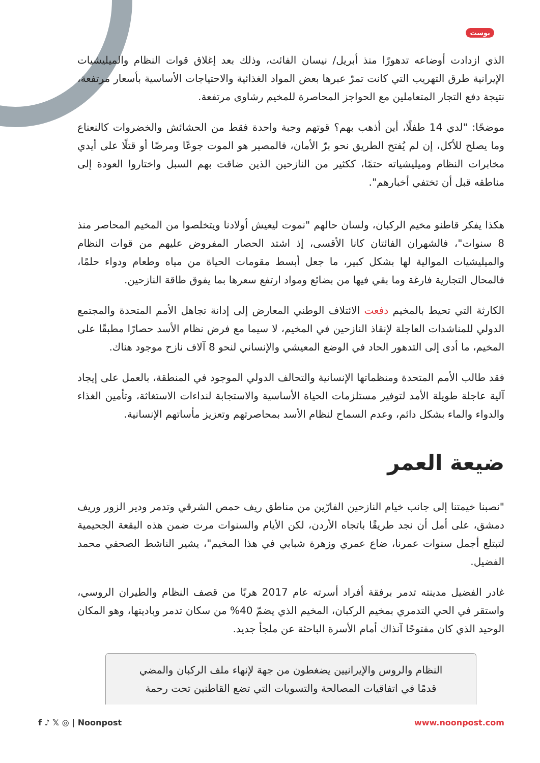بوست
الذي ازدادت أوضاعه تدهورًا منذ أبريل/ نيسان الفائت، وذلك بعد إغلاق قوات النظام والميليشيات الإيرانية طرق التهريب التي كانت تمرّ عبرها بعض المواد الغذائية والاحتياجات الأساسية بأسعار مرتفعة، نتيجة دفع التجار المتعاملين مع الحواجز المحاصرة للمخيم رشاوى مرتفعة.
موضحًا: "لدي 14 طفلًا، أين أذهب بهم؟ قوتهم وجبة واحدة فقط من الحشائش والخضروات كالنعناع وما يصلح للأكل، إن لم يُفتح الطريق نحو برّ الأمان، فالمصير هو الموت جوعًا ومرضًا أو قتلًا على أيدي مخابرات النظام وميليشياته حتمًا، ككثير من النازحين الذين ضاقت بهم السبل واختاروا العودة إلى مناطقه قبل أن تختفي أخبارهم".
هكذا يفكر قاطنو مخيم الركبان، ولسان حالهم "نموت ليعيش أولادنا ويتخلصوا من المخيم المحاصر منذ 8 سنوات"، فالشهران الفائتان كانا الأقسى، إذ اشتد الحصار المفروض عليهم من قوات النظام والميليشيات الموالية لها بشكل كبير، ما جعل أبسط مقومات الحياة من مياه وطعام ودواء حلمًا، فالمحال التجارية فارغة وما بقي فيها من بضائع ومواد ارتفع سعرها بما يفوق طاقة النازحين.
الكارثة التي تحيط بالمخيم دفعت الائتلاف الوطني المعارض إلى إدانة تجاهل الأمم المتحدة والمجتمع الدولي للمناشدات العاجلة لإنقاذ النازحين في المخيم، لا سيما مع فرض نظام الأسد حصارًا مطبقًا على المخيم، ما أدى إلى التدهور الحاد في الوضع المعيشي والإنساني لنحو 8 آلاف نازح موجود هناك.
فقد طالب الأمم المتحدة ومنظماتها الإنسانية والتحالف الدولي الموجود في المنطقة، بالعمل على إيجاد آلية عاجلة طويلة الأمد لتوفير مستلزمات الحياة الأساسية والاستجابة لنداءات الاستغاثة، وتأمين الغذاء والدواء والماء بشكل دائم، وعدم السماح لنظام الأسد بمحاصرتهم وتعزيز مأساتهم الإنسانية.
ضيعة العمر
"نصبنا خيمتنا إلى جانب خيام النازحين الفارّين من مناطق ريف حمص الشرقي وتدمر ودير الزور وريف دمشق، على أمل أن نجد طريقًا باتجاه الأردن، لكن الأيام والسنوات مرت ضمن هذه البقعة الجحيمية لتبتلع أجمل سنوات عمرنا، ضاع عمري وزهرة شبابي في هذا المخيم"، يشير الناشط الصحفي محمد الفضيل.
غادر الفضيل مدينته تدمر برفقة أفراد أسرته عام 2017 هربًا من قصف النظام والطيران الروسي، واستقر في الحي التدمري بمخيم الركبان، المخيم الذي يضمّ 40% من سكان تدمر وباديتها، وهو المكان الوحيد الذي كان مفتوحًا آنذاك أمام الأسرة الباحثة عن ملجأ جديد.
النظام والروس والإيرانيين يضغطون من جهة لإنهاء ملف الركبان والمضي قدمًا في اتفاقيات المصالحة والتسويات التي تضع القاطنين تحت رحمة
f ♪ 𝕏 ◎ | Noonpost www.noonpost.com